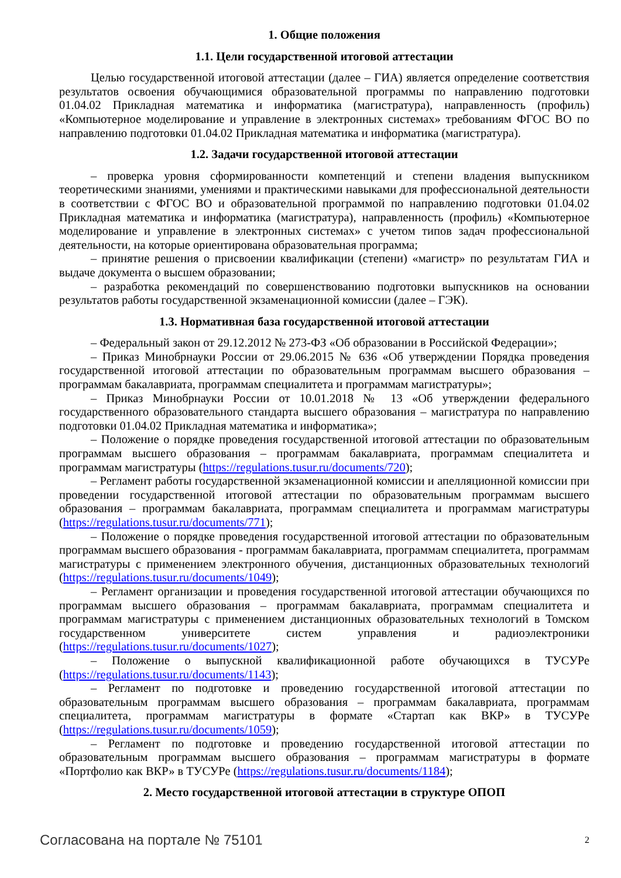1. Общие положения
1.1. Цели государственной итоговой аттестации
Целью государственной итоговой аттестации (далее – ГИА) является определение соответствия результатов освоения обучающимися образовательной программы по направлению подготовки 01.04.02 Прикладная математика и информатика (магистратура), направленность (профиль) «Компьютерное моделирование и управление в электронных системах» требованиям ФГОС ВО по направлению подготовки 01.04.02 Прикладная математика и информатика (магистратура).
1.2. Задачи государственной итоговой аттестации
– проверка уровня сформированности компетенций и степени владения выпускником теоретическими знаниями, умениями и практическими навыками для профессиональной деятельности в соответствии с ФГОС ВО и образовательной программой по направлению подготовки 01.04.02 Прикладная математика и информатика (магистратура), направленность (профиль) «Компьютерное моделирование и управление в электронных системах» с учетом типов задач профессиональной деятельности, на которые ориентирована образовательная программа;
– принятие решения о присвоении квалификации (степени) «магистр» по результатам ГИА и выдаче документа о высшем образовании;
– разработка рекомендаций по совершенствованию подготовки выпускников на основании результатов работы государственной экзаменационной комиссии (далее – ГЭК).
1.3. Нормативная база государственной итоговой аттестации
– Федеральный закон от 29.12.2012 № 273-ФЗ «Об образовании в Российской Федерации»;
– Приказ Минобрнауки России от 29.06.2015 № 636 «Об утверждении Порядка проведения государственной итоговой аттестации по образовательным программам высшего образования – программам бакалавриата, программам специалитета и программам магистратуры»;
– Приказ Минобрнауки России от 10.01.2018 № 13 «Об утверждении федерального государственного образовательного стандарта высшего образования – магистратура по направлению подготовки 01.04.02 Прикладная математика и информатика»;
– Положение о порядке проведения государственной итоговой аттестации по образовательным программам высшего образования – программам бакалавриата, программам специалитета и программам магистратуры (https://regulations.tusur.ru/documents/720);
– Регламент работы государственной экзаменационной комиссии и апелляционной комиссии при проведении государственной итоговой аттестации по образовательным программам высшего образования – программам бакалавриата, программам специалитета и программам магистратуры (https://regulations.tusur.ru/documents/771);
– Положение о порядке проведения государственной итоговой аттестации по образовательным программам высшего образования - программам бакалавриата, программам специалитета, программам магистратуры с применением электронного обучения, дистанционных образовательных технологий (https://regulations.tusur.ru/documents/1049);
– Регламент организации и проведения государственной итоговой аттестации обучающихся по программам высшего образования – программам бакалавриата, программам специалитета и программам магистратуры с применением дистанционных образовательных технологий в Томском государственном университете систем управления и радиоэлектроники (https://regulations.tusur.ru/documents/1027);
– Положение о выпускной квалификационной работе обучающихся в ТУСУРе (https://regulations.tusur.ru/documents/1143);
– Регламент по подготовке и проведению государственной итоговой аттестации по образовательным программам высшего образования – программам бакалавриата, программам специалитета, программам магистратуры в формате «Стартап как ВКР» в ТУСУРе (https://regulations.tusur.ru/documents/1059);
– Регламент по подготовке и проведению государственной итоговой аттестации по образовательным программам высшего образования – программам магистратуры в формате «Портфолио как ВКР» в ТУСУРе (https://regulations.tusur.ru/documents/1184);
2. Место государственной итоговой аттестации в структуре ОПОП
Согласована на портале № 75101 2